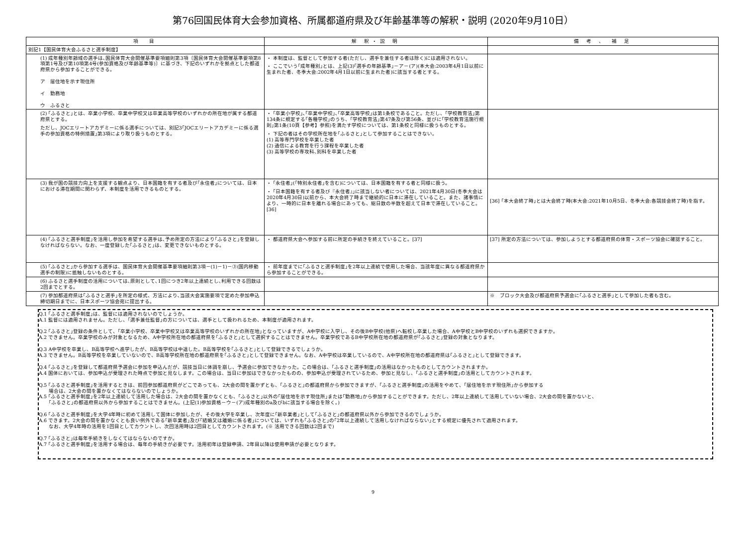第76回国民体育大会参加資格、所属都道府県及び年齢基準等の解釈・説明 (2020年9月10日）
| 項 目 | 解 釈・説 明 | 備 考 、 補 足 |
| --- | --- | --- |
| 別記1【国民体育大会ふるさと選手制度】 | | |
| (1) 成年種別年齢域の選手は､国民体育大会開催基準要項細則第3項〔国民体育大会開催基準要項第8項第1号及び第10項第4号(参加資格及び年齢基準等)〕に基づき、下記のいずれかを拠点とした都道府県から参加することができる。 ア 居住地を示す現住所 イ 勤務地 ウ ふるさと | ・ 本制度は、監督として参加する者(ただし、選手を兼任する者は除く)には適用されない。 ・ ここでいう｢成年種別｣とは、上記(3)｢選手の年齢基準｣－ア－(ア)(本大会:2003年4月1日以前に生まれた者、冬季大会:2002年4月1日以前に生まれた者)に該当する者とする。 | |
| (2) ｢ふるさと｣とは、卒業小学校、卒業中学校又は卒業高等学校のいずれかの所在地が属する都道府県とする。 ただし、JOCエリートアカデミーに係る選手については、別記3｢JOCエリートアカデミーに係る選手の参加資格の特例措置｣第3項により取り扱うものとする。 | ・ ｢卒業小学校｣､｢卒業中学校｣､｢卒業高等学校｣は第1条校であること。ただし、｢学校教育法｣第134条に規定する｢各種学校｣のうち、｢学校教育法｣第47条及び第56条、並びに｢学校教育法施行規則｣第1条(10頁【参考】参照)を満たす学校については、第1条校と同様に扱うものとする。 ・ 下記の者はその学校所在地を｢ふるさと｣として参加することはできない。 (1) 高等専門学校を卒業した者 (2) 通信による教育を行う課程を卒業した者 (3) 高等学校の専攻科､別科を卒業した者 | |
| (3) 我が国の競技力向上を支援する観点より、日本国籍を有する者及び｢永住者｣については、日本における滞在期間に関わらず、本制度を活用できるものとする。 | ・ ｢永住者｣(｢特別永住者｣を含む)については、日本国籍を有する者と同様に扱う。 ・ ｢日本国籍を有する者及び『永住者』｣に該当しない者については、2021年4月30日(冬季大会は2020年4月30日)以前から、本大会終了時まで継続的に日本に滞在していること。また、諸事情により、一時的に日本を離れる場合にあっても、総日数の半数を超えて日本で滞在していること。 [36] | [36] ｢本大会終了時｣とは大会終了時(本大会:2021年10月5日、冬季大会:各競技会終了時)を指す。 |
| (4) ｢ふるさと選手制度｣を活用し参加を希望する選手は､予め所定の方法により｢ふるさと｣を登録しなければならない。なお、一度登録した｢ふるさと｣は、変更できないものとする。 | ・ 都道府県大会へ参加する前に所定の手続きを終えていること。[37] | [37] 所定の方法については、参加しようとする都道府県の体育・スポーツ協会に確認すること。 |
| (5) ｢ふるさと｣から参加する選手は、国民体育大会開催基準要項細則第3項－(1)－1)－③(国内移動選手の制限)に抵触しないものとする。 | ・ 前年度までに｢ふるさと選手制度｣を2年以上連続で使用した場合、当該年度に異なる都道府県から参加することができる。 | |
| (6) ふるさと選手制度の活用については､原則として､1回につき2年以上連続とし､利用できる回数は2回までとする。 | | |
| (7) 参加都道府県は｢ふるさと選手｣を所定の様式、方法により､当該大会実施要項で定めた参加申込締切期日までに、日本スポーツ協会宛に提出する。 | | ※ ブロック大会及び都道府県予選会に｢ふるさと選手｣として参加した者も含む。 |
Q.1 ｢ふるさと選手制度｣は、監督には適用されないのでしょうか。
A.1 監督には適用されません。ただし、｢選手兼任監督｣の方については、選手として扱われるため、本制度が適用されます。
Q.2 ｢ふるさと｣登録の条件として、｢卒業小学校、卒業中学校又は卒業高等学校のいずれかの所在地｣となっていますが、A中学校に入学し、その後B中学校(他県)へ転校し卒業した場合、A中学校とB中学校のいずれも選択できますか。
A.2 できません。卒業学校のみが対象となるため、A中学校所在地の都道府県を｢ふるさと｣として選択することはできません。卒業学校であるB中学校所在地の都道府県が｢ふるさと｣登録の対象となります。
Q.3 A中学校を卒業し、B高等学校へ進学したが、B高等学校は中退した。B高等学校を｢ふるさと｣として登録できるでしょうか。
A.3 できません。B高等学校を卒業していないので、B高等学校所在地の都道府県を｢ふるさと｣として登録できません。なお、A中学校は卒業しているので、A中学校所在地の都道府県は｢ふるさと｣として登録できます。
Q.4 ｢ふるさと｣を登録して都道府県予選会に参加を申込んだが、競技当日に体調を崩し、予選会に参加できなかった。この場合は、｢ふるさと選手制度｣の活用はなかったものとしてカウントされますか。
A.4 国体においては、参加申込が受理された時点で参加と見なします。この場合は、当日に参加はできなかったものの、参加申込が受理されているため、参加と見なし、｢ふるさと選手制度｣の活用としてカウントされます。
Q.5 ｢ふるさと選手制度｣を活用するときは、前回参加都道府県がどこであっても、2大会の間を置かずとも、｢ふるさと｣の都道府県から参加できますが、｢ふるさと選手制度｣の活用をやめて、｢居住地を示す現住所｣から参加する
　　場合は、2大会の間を置かなくてはならないのでしょうか。
A.5 ｢ふるさと選手制度｣を2年以上連続して活用した場合は、2大会の間を置かなくとも、｢ふるさと｣以外の｢居住地を示す現住所｣または｢勤務地｣から参加することができます。ただし、2年以上連続して活用していない場合、2大会の間を置かないと、
　　｢ふるさと｣の都道府県以外から参加することはできません。(上記(1)参加資格－ウ－(ア)成年種別のa及びbに該当する場合を除く。)
Q.6 ｢ふるさと選手制度｣を大学4年時に初めて活用して国体に参加したが、その後大学を卒業し、次年度に｢新卒業者｣として｢ふるさと｣の都道府県以外から参加できるのでしょうか。
A.6 できます。2大会の間を置かなくとも良い例外である｢新卒業者｣及び｢結婚又は離婚に係る者｣については、いずれも｢ふるさと｣の｢2年以上連続して活用しなければならない｣とする規定に優先されて適用されます。
　　なお、大学4年時の活用を1回目としてカウントし、次回活用時は2回目としてカウントされます。(※ 活用できる回数は2回まで)
Q.7 ｢ふるさと｣は毎年手続きをしなくてはならないのですか。
A.7 ｢ふるさと選手制度｣を活用する場合は、毎年の手続きが必要です。活用初年は登録申請、2年目以降は使用申請が必要となります。
9